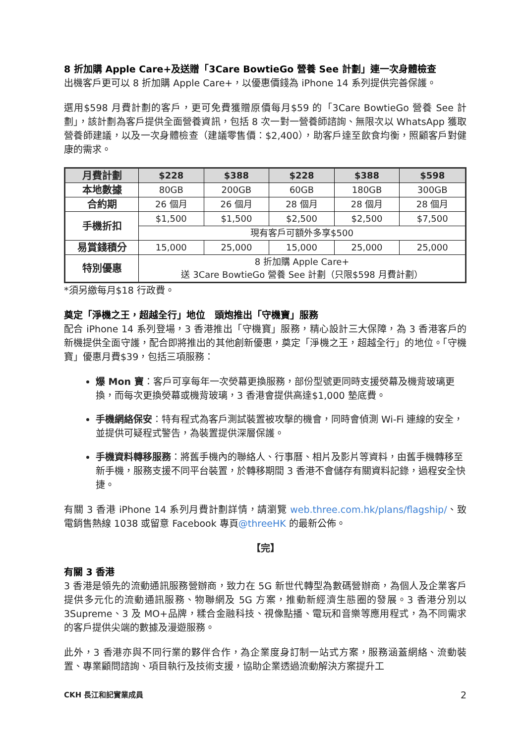8 折加購 Apple Care+及送贈「3Care BowtieGo 營養 See 計劃」連一次身體檢查
出機客戶更可以 8 折加購 Apple Care+，以優惠價錢為 iPhone 14 系列提供完善保護。
選用$598 月費計劃的客戶，更可免費獲贈原價每月$59 的「3Care BowtieGo 營養 See 計劃」，該計劃為客戶提供全面營養資訊，包括 8 次一對一營養師諮詢、無限次以 WhatsApp 獲取營養師建議，以及一次身體檢查（建議零售價：$2,400），助客戶達至飲食均衡，照顧客戶對健康的需求。
| 月費計劃 | $228 | $388 | $228 | $388 | $598 |
| --- | --- | --- | --- | --- | --- |
| 本地數據 | 80GB | 200GB | 60GB | 180GB | 300GB |
| 合約期 | 26 個月 | 26 個月 | 28 個月 | 28 個月 | 28 個月 |
| 手機折扣 | $1,500 | $1,500 | $2,500 | $2,500 | $7,500 |
| | 現有客戶可額外多享$500 | | | | |
| 易賞錢積分 | 15,000 | 25,000 | 15,000 | 25,000 | 25,000 |
| 特別優惠 | 8 折加購 Apple Care+ 送 3Care BowtieGo 營養 See 計劃（只限$598 月費計劃） | | | | |
*須另繳每月$18 行政費。
奠定「淨機之王，超越全行」地位　頭炮推出「守機寶」服務
配合 iPhone 14 系列登場，3 香港推出「守機寶」服務，精心設計三大保障，為 3 香港客戶的新機提供全面守護，配合即將推出的其他創新優惠，奠定「淨機之王，超越全行」的地位。「守機寶」優惠月費$39，包括三項服務：
爆 Mon 寶：客戶可享每年一次熒幕更換服務，部份型號更同時支援熒幕及機背玻璃更換，而每次更換熒幕或機背玻璃，3 香港會提供高達$1,000 墊底費。
手機網絡保安：特有程式為客戶測試裝置被攻擊的機會，同時會偵測 Wi-Fi 連線的安全，並提供可疑程式警告，為裝置提供深層保護。
手機資料轉移服務：將舊手機內的聯絡人、行事曆、相片及影片等資料，由舊手機轉移至新手機，服務支援不同平台裝置，於轉移期間 3 香港不會儲存有關資料記錄，過程安全快捷。
有關 3 香港 iPhone 14 系列月費計劃詳情，請瀏覽 web.three.com.hk/plans/flagship/、致電銷售熱線 1038 或留意 Facebook 專頁@threeHK 的最新公佈。
【完】
有關 3 香港
3 香港是領先的流動通訊服務營辦商，致力在 5G 新世代轉型為數碼營辦商，為個人及企業客戶提供多元化的流動通訊服務、物聯網及 5G 方案，推動新經濟生態圈的發展。3 香港分別以 3Supreme、3 及 MO+品牌，糅合金融科技、視像點播、電玩和音樂等應用程式，為不同需求的客戶提供尖端的數據及漫遊服務。
此外，3 香港亦與不同行業的夥伴合作，為企業度身訂制一站式方案，服務涵蓋網絡、流動裝置、專業顧問諮詢、項目執行及技術支援，協助企業透過流動解決方案提升工
CKH 長江和記實業成員 2